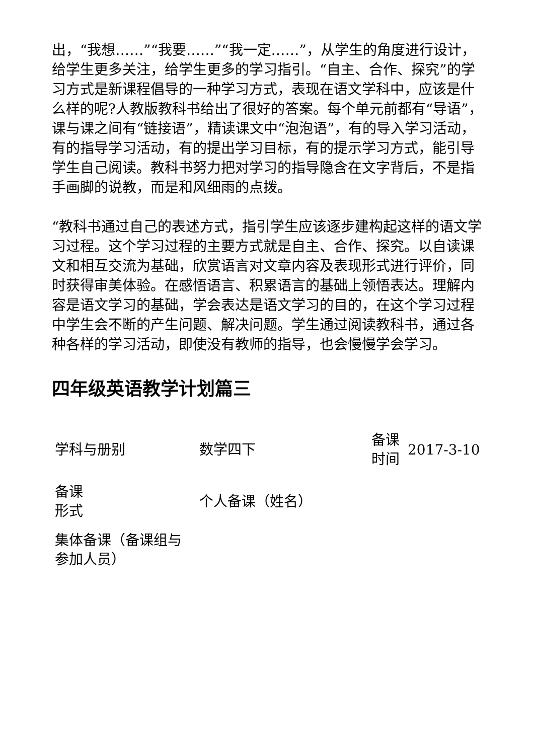出，“我想……”“我要……”“我一定……”，从学生的角度进行设计，给学生更多关注，给学生更多的学习指引。“自主、合作、探究”的学习方式是新课程倡导的一种学习方式，表现在语文学科中，应该是什么样的呢?人教版教科书给出了很好的答案。每个单元前都有“导语”，课与课之间有“链接语”，精读课文中“泡泡语”，有的导入学习活动，有的指导学习活动，有的提出学习目标，有的提示学习方式，能引导学生自己阅读。教科书努力把对学习的指导隐含在文字背后，不是指手画脚的说教，而是和风细雨的点拨。
“教科书通过自己的表述方式，指引学生应该逐步建构起这样的语文学习过程。这个学习过程的主要方式就是自主、合作、探究。以自读课文和相互交流为基础，欣赏语言对文章内容及表现形式进行评价，同时获得审美体验。在感悟语言、积累语言的基础上领悟表达。理解内容是语文学习的基础，学会表达是语文学习的目的，在这个学习过程中学生会不断的产生问题、解决问题。学生通过阅读教科书，通过各种各样的学习活动，即使没有教师的指导，也会慢慢学会学习。
四年级英语教学计划篇三
| 学科与册别 | 数学四下 | 备课 时间 | 2017-3-10 |
| 备课 形式 | 个人备课（姓名） | | |
| 集体备课（备课组与参加人员） | | | |